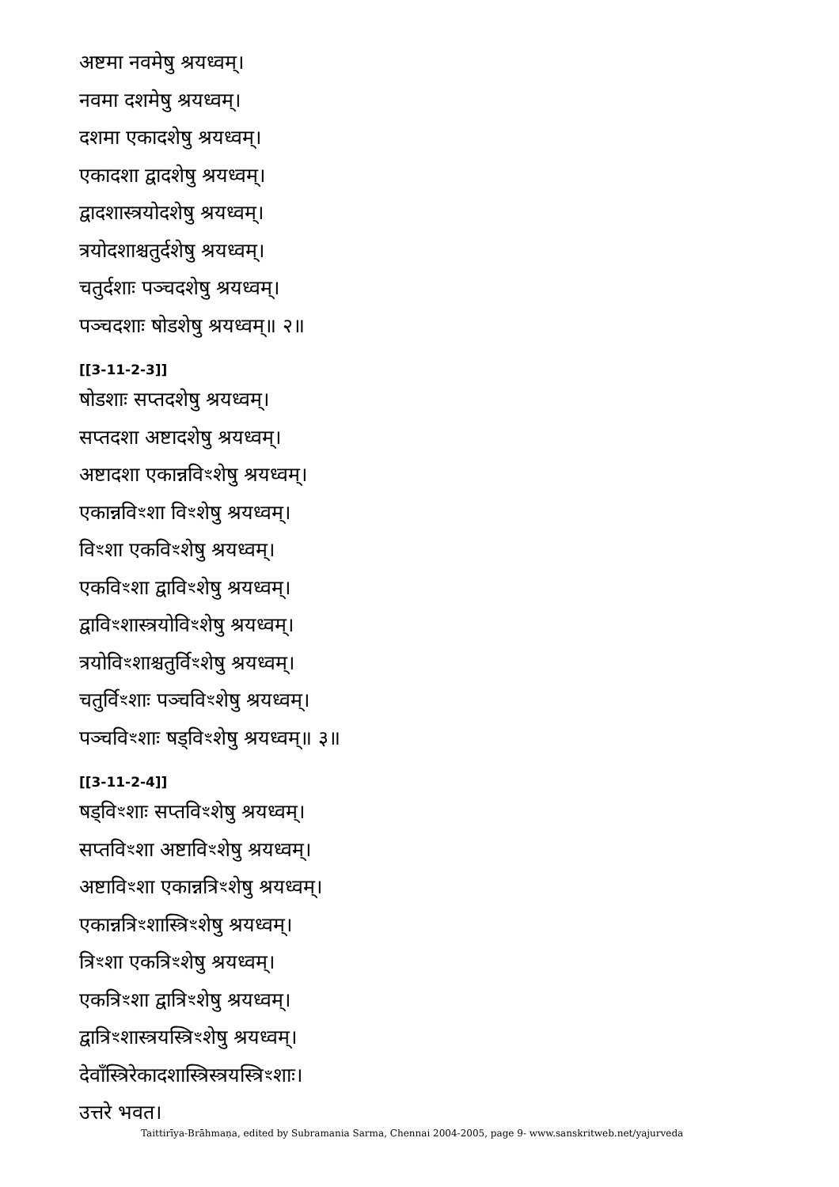अष्टमा नवमेषु श्रयध्वम्।
नवमा दशमेषु श्रयध्वम्।
दशमा एकादशेषु श्रयध्वम्।
एकादशा द्वादशेषु श्रयध्वम्।
द्वादशास्त्रयोदशेषु श्रयध्वम्।
त्रयोदशाश्चतुर्दशेषु श्रयध्वम्।
चतुर्दशाः पञ्चदशेषु श्रयध्वम्।
पञ्चदशाः षोडशेषु श्रयध्वम्॥ २॥
[[3-11-2-3]]
षोडशाः सप्तदशेषु श्रयध्वम्।
सप्तदशा अष्टादशेषु श्रयध्वम्।
अष्टादशा एकान्नविꣳशेषु श्रयध्वम्।
एकान्नविꣳशा विꣳशेषु श्रयध्वम्।
विꣳशा एकविꣳशेषु श्रयध्वम्।
एकविꣳशा द्वाविꣳशेषु श्रयध्वम्।
द्वाविꣳशास्त्रयोविꣳशेषु श्रयध्वम्।
त्रयोविꣳशाश्चतुर्विꣳशेषु श्रयध्वम्।
चतुर्विꣳशाः पञ्चविꣳशेषु श्रयध्वम्।
पञ्चविꣳशाः षड्विꣳशेषु श्रयध्वम्॥ ३॥
[[3-11-2-4]]
षड्विꣳशाः सप्तविꣳशेषु श्रयध्वम्।
सप्तविꣳशा अष्टाविꣳशेषु श्रयध्वम्।
अष्टाविꣳशा एकान्नत्रिꣳशेषु श्रयध्वम्।
एकान्नत्रिꣳशास्त्रिꣳशेषु श्रयध्वम्।
त्रिꣳशा एकत्रिꣳशेषु श्रयध्वम्।
एकत्रिꣳशा द्वात्रिꣳशेषु श्रयध्वम्।
द्वात्रिꣳशास्त्रयस्त्रिꣳशेषु श्रयध्वम्।
देवाँस्त्रिरेकादशास्त्रिस्त्रयस्त्रिꣳशाः।
उत्तरे भवत।
Taittirīya-Brāhmaṇa, edited by Subramania Sarma, Chennai 2004-2005, page 9- www.sanskritweb.net/yajurveda